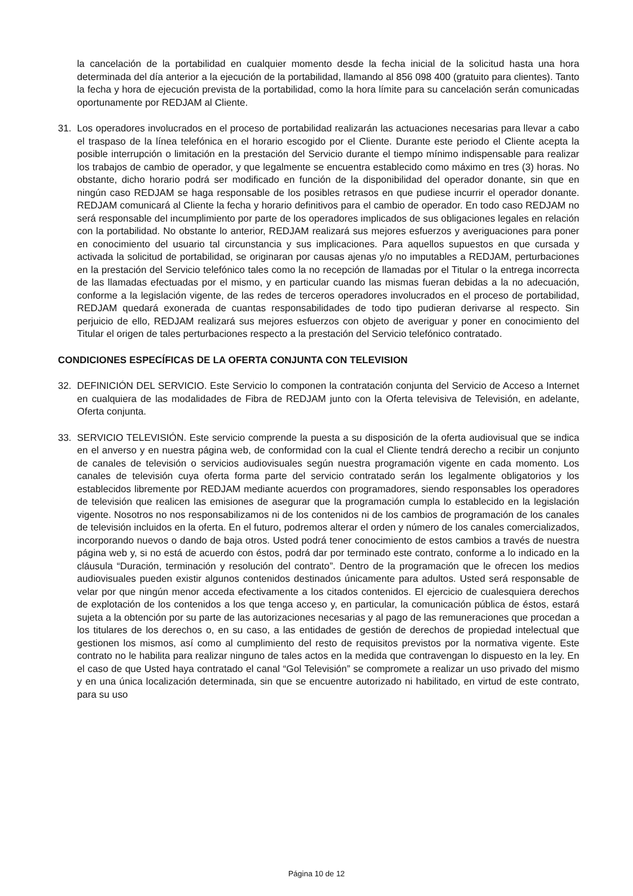la cancelación de la portabilidad en cualquier momento desde la fecha inicial de la solicitud hasta una hora determinada del día anterior a la ejecución de la portabilidad, llamando al 856 098 400 (gratuito para clientes). Tanto la fecha y hora de ejecución prevista de la portabilidad, como la hora límite para su cancelación serán comunicadas oportunamente por REDJAM al Cliente.
31. Los operadores involucrados en el proceso de portabilidad realizarán las actuaciones necesarias para llevar a cabo el traspaso de la línea telefónica en el horario escogido por el Cliente. Durante este periodo el Cliente acepta la posible interrupción o limitación en la prestación del Servicio durante el tiempo mínimo indispensable para realizar los trabajos de cambio de operador, y que legalmente se encuentra establecido como máximo en tres (3) horas. No obstante, dicho horario podrá ser modificado en función de la disponibilidad del operador donante, sin que en ningún caso REDJAM se haga responsable de los posibles retrasos en que pudiese incurrir el operador donante. REDJAM comunicará al Cliente la fecha y horario definitivos para el cambio de operador. En todo caso REDJAM no será responsable del incumplimiento por parte de los operadores implicados de sus obligaciones legales en relación con la portabilidad. No obstante lo anterior, REDJAM realizará sus mejores esfuerzos y averiguaciones para poner en conocimiento del usuario tal circunstancia y sus implicaciones. Para aquellos supuestos en que cursada y activada la solicitud de portabilidad, se originaran por causas ajenas y/o no imputables a REDJAM, perturbaciones en la prestación del Servicio telefónico tales como la no recepción de llamadas por el Titular o la entrega incorrecta de las llamadas efectuadas por el mismo, y en particular cuando las mismas fueran debidas a la no adecuación, conforme a la legislación vigente, de las redes de terceros operadores involucrados en el proceso de portabilidad, REDJAM quedará exonerada de cuantas responsabilidades de todo tipo pudieran derivarse al respecto. Sin perjuicio de ello, REDJAM realizará sus mejores esfuerzos con objeto de averiguar y poner en conocimiento del Titular el origen de tales perturbaciones respecto a la prestación del Servicio telefónico contratado.
CONDICIONES ESPECÍFICAS DE LA OFERTA CONJUNTA CON TELEVISION
32. DEFINICIÓN DEL SERVICIO. Este Servicio lo componen la contratación conjunta del Servicio de Acceso a Internet en cualquiera de las modalidades de Fibra de REDJAM junto con la Oferta televisiva de Televisión, en adelante, Oferta conjunta.
33. SERVICIO TELEVISIÓN. Este servicio comprende la puesta a su disposición de la oferta audiovisual que se indica en el anverso y en nuestra página web, de conformidad con la cual el Cliente tendrá derecho a recibir un conjunto de canales de televisión o servicios audiovisuales según nuestra programación vigente en cada momento. Los canales de televisión cuya oferta forma parte del servicio contratado serán los legalmente obligatorios y los establecidos libremente por REDJAM mediante acuerdos con programadores, siendo responsables los operadores de televisión que realicen las emisiones de asegurar que la programación cumpla lo establecido en la legislación vigente. Nosotros no nos responsabilizamos ni de los contenidos ni de los cambios de programación de los canales de televisión incluidos en la oferta. En el futuro, podremos alterar el orden y número de los canales comercializados, incorporando nuevos o dando de baja otros. Usted podrá tener conocimiento de estos cambios a través de nuestra página web y, si no está de acuerdo con éstos, podrá dar por terminado este contrato, conforme a lo indicado en la cláusula “Duración, terminación y resolución del contrato”. Dentro de la programación que le ofrecen los medios audiovisuales pueden existir algunos contenidos destinados únicamente para adultos. Usted será responsable de velar por que ningún menor acceda efectivamente a los citados contenidos. El ejercicio de cualesquiera derechos de explotación de los contenidos a los que tenga acceso y, en particular, la comunicación pública de éstos, estará sujeta a la obtención por su parte de las autorizaciones necesarias y al pago de las remuneraciones que procedan a los titulares de los derechos o, en su caso, a las entidades de gestión de derechos de propiedad intelectual que gestionen los mismos, así como al cumplimiento del resto de requisitos previstos por la normativa vigente. Este contrato no le habilita para realizar ninguno de tales actos en la medida que contravengan lo dispuesto en la ley. En el caso de que Usted haya contratado el canal “Gol Televisión” se compromete a realizar un uso privado del mismo y en una única localización determinada, sin que se encuentre autorizado ni habilitado, en virtud de este contrato, para su uso
Página 10 de 12